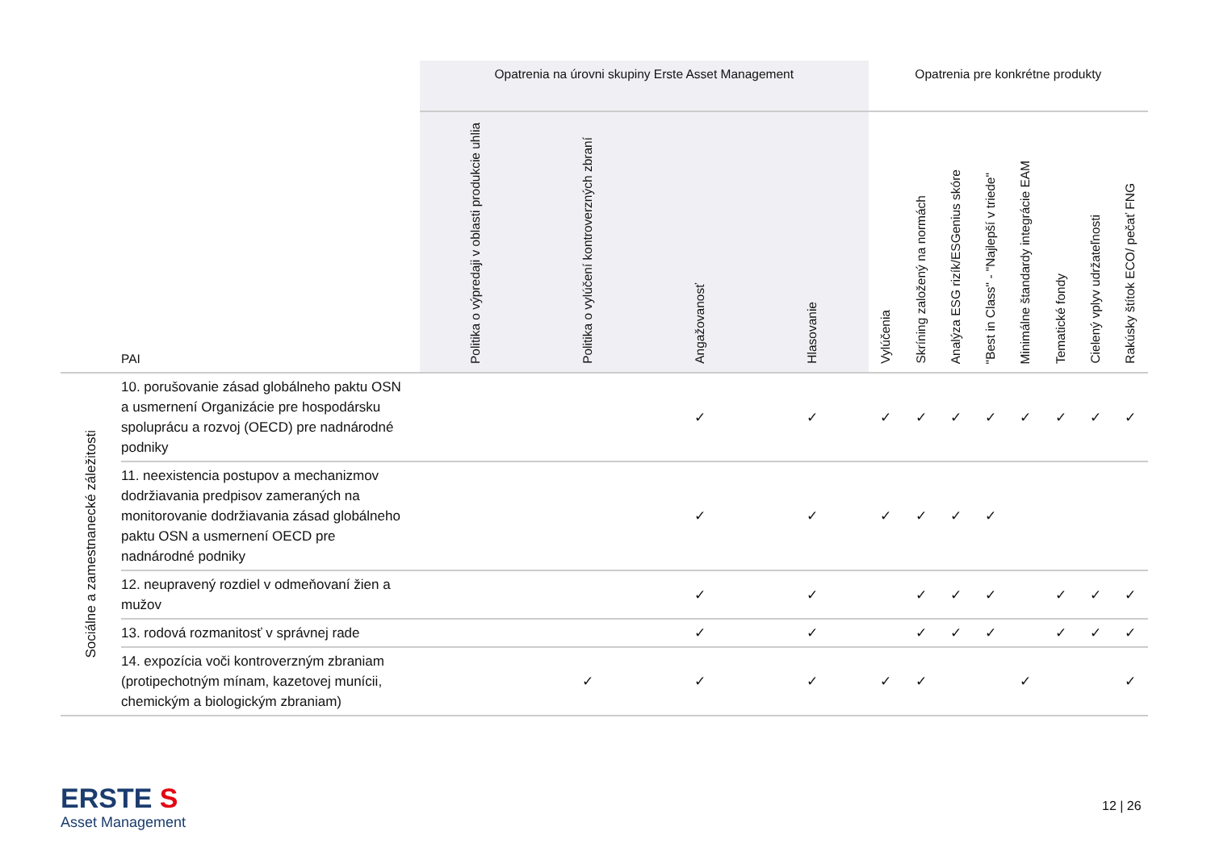| | | Opatrenia na úrovni skupiny Erste Asset Management | | | | Opatrenia pre konkrétne produkty | | | | | | | |
| --- | --- | --- | --- | --- | --- | --- | --- | --- | --- | --- | --- | --- | --- |
| | PAI | Politika o výpredaji v oblasti produkcie uhlia | Politika o vylúčení kontroverzných zbraní | Angažovanosť | Hlasovanie | Vylúčenia | Skríning založený na normách | Analýza ESG rizík/ESGenius skóre | "Best in Class" - "Najlepší v triede" | Minimálne štandardy integrácie EAM | Tematické fondy | Cielený vplyv udržateľnosti | Rakúsky štítok ECO/ pečať FNG |
| Sociálne a zamestnanecké záležitosti | 10. porušovanie zásad globálneho paktu OSN a usmernení Organizácie pre hospodársku spoluprácu a rozvoj (OECD) pre nadnárodné podniky | | | ✓ | ✓ | ✓ | ✓ | ✓ | ✓ | ✓ | ✓ | ✓ | ✓ |
| | 11. neexistencia postupov a mechanizmov dodržiavania predpisov zameraných na monitorovanie dodržiavania zásad globálneho paktu OSN a usmernení OECD pre nadnárodné podniky | | | ✓ | ✓ | ✓ | ✓ | ✓ | ✓ | | | | |
| | 12. neupravený rozdiel v odmeňovaní žien a mužov | | | ✓ | ✓ | | ✓ | ✓ | ✓ | | ✓ | ✓ | ✓ |
| | 13. rodová rozmanitosť v správnej rade | | | ✓ | ✓ | | ✓ | ✓ | ✓ | | ✓ | ✓ | ✓ |
| | 14. expozícia voči kontroverzným zbraniam (protipechotným mínam, kazetovej munícii, chemickým a biologickým zbraniam) | | ✓ | ✓ | ✓ | ✓ | ✓ | | | ✓ | | | ✓ |
ERSTE S
Asset Management
12 | 26